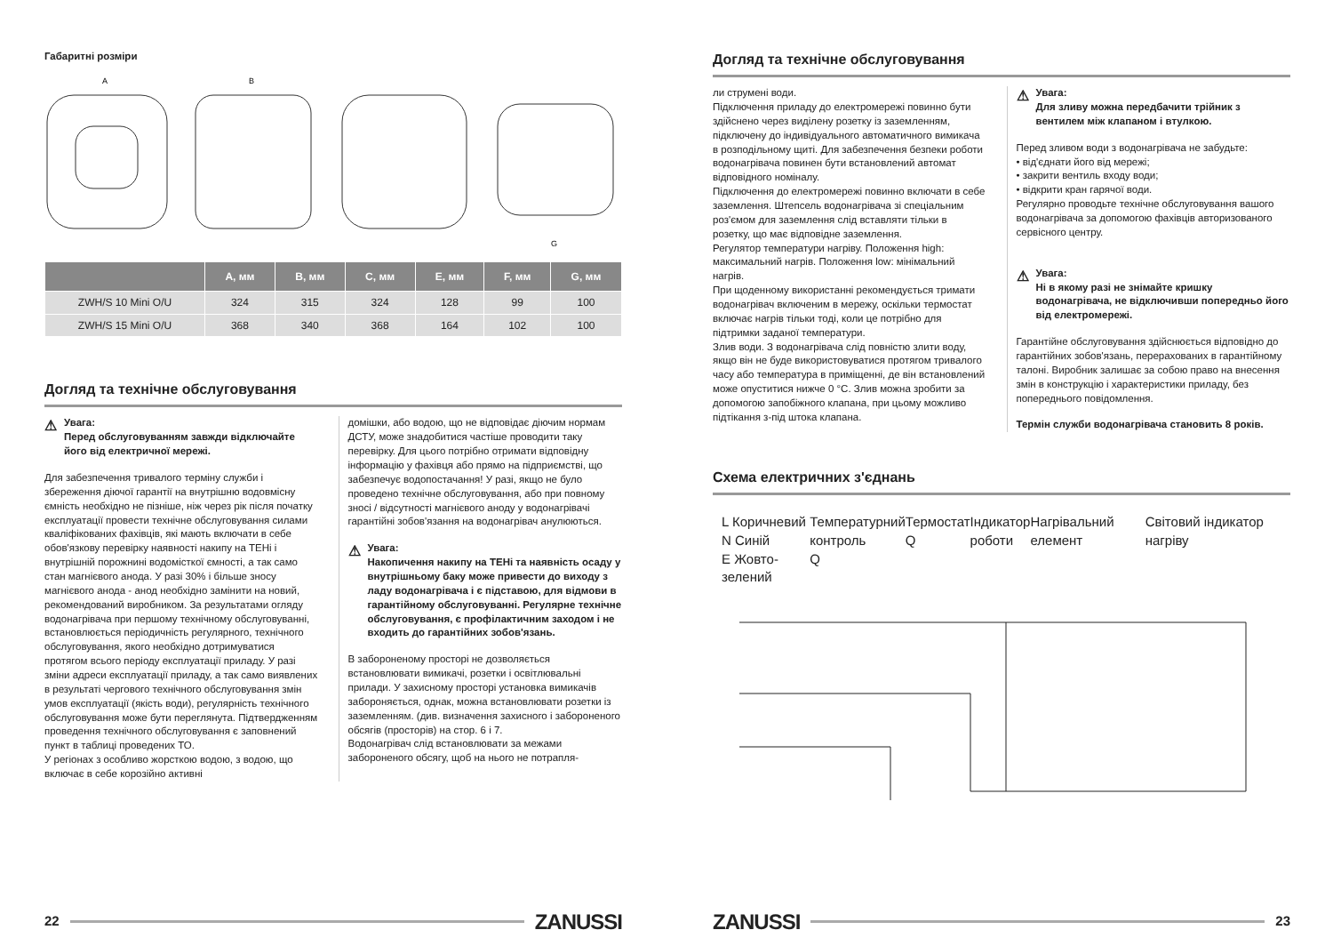Габаритні розміри
A
B
G
| | A, мм | B, мм | C, мм | E, мм | F, мм | G, мм |
| --- | --- | --- | --- | --- | --- | --- |
| ZWH/S 10 Mini O/U | 324 | 315 | 324 | 128 | 99 | 100 |
| ZWH/S 15 Mini O/U | 368 | 340 | 368 | 164 | 102 | 100 |
Догляд та технічне обслуговування
⚠
Увага:
Перед обслуговуванням завжди відключайте його від електричної мережі.
Для забезпечення тривалого терміну служби і збереження діючої гарантії на внутрішню водовмісну ємність необхідно не пізніше, ніж через рік після початку експлуатації провести технічне обслуговування силами кваліфікованих фахівців, які мають включати в себе обов'язкову перевірку наявності накипу на ТЕНі і внутрішній порожнині водомісткої ємності, а так само стан магнієвого анода. У разі 30% і більше зносу магнієвого анода - анод необхідно замінити на новий, рекомендований виробником. За результатами огляду водонагрівача при першому технічному обслуговуванні, встановлюється періодичність регулярного, технічного обслуговування, якого необхідно дотримуватися протягом всього періоду експлуатації приладу. У разі зміни адреси експлуатації приладу, а так само виявлених в результаті чергового технічного обслуговування змін умов експлуатації (якість води), регулярність технічного обслуговування може бути переглянута. Підтвердженням проведення технічного обслуговування є заповнений пункт в таблиці проведених ТО.
У регіонах з особливо жорсткою водою, з водою, що включає в себе корозійно активні
домішки, або водою, що не відповідає діючим нормам ДСТУ, може знадобитися частіше проводити таку перевірку. Для цього потрібно отримати відповідну інформацію у фахівця або прямо на підприємстві, що забезпечує водопостачання! У разі, якщо не було проведено технічне обслуговування, або при повному зносі / відсутності магнієвого аноду у водонагрівачі гарантійні зобов'язання на водонагрівач анулюються.
⚠
Увага:
Накопичення накипу на ТЕНі та наявність осаду у внутрішньому баку може привести до виходу з ладу водонагрівача і є підставою, для відмови в гарантійному обслуговуванні. Регулярне технічне обслуговування, є профілактичним заходом і не входить до гарантійних зобов'язань.
В забороненому просторі не дозволяється встановлювати вимикачі, розетки і освітлювальні прилади. У захисному просторі установка вимикачів забороняється, однак, можна встановлювати розетки із заземленням. (див. визначення захисного і забороненого обсягів (просторів) на стор. 6 і 7.
Водонагрівач слід встановлювати за межами забороненого обсягу, щоб на нього не потрапля-
22 ZANUSSI
Догляд та технічне обслуговування
ли струмені води.
Підключення приладу до електромережі повинно бути здійснено через виділену розетку із заземленням, підключену до індивідуального автоматичного вимикача в розподільному щиті. Для забезпечення безпеки роботи водонагрівача повинен бути встановлений автомат відповідного номіналу.
Підключення до електромережі повинно включати в себе заземлення. Штепсель водонагрівача зі спеціальним роз'ємом для заземлення слід вставляти тільки в розетку, що має відповідне заземлення.
Регулятор температури нагріву. Положення high: максимальний нагрів. Положення low: мінімальний нагрів.
При щоденному використанні рекомендується тримати водонагрівач включеним в мережу, оскільки термостат включає нагрів тільки тоді, коли це потрібно для підтримки заданої температури.
Злив води. З водонагрівача слід повністю злити воду, якщо він не буде використовуватися протягом тривалого часу або температура в приміщенні, де він встановлений може опуститися нижче 0 °C. Злив можна зробити за допомогою запобіжного клапана, при цьому можливо підтікання з-під штока клапана.
⚠
Увага:
Для зливу можна передбачити трійник з вентилем між клапаном і втулкою.
Перед зливом води з водонагрівача не забудьте:
• від'єднати його від мережі;
• закрити вентиль входу води;
• відкрити кран гарячої води.
Регулярно проводьте технічне обслуговування вашого водонагрівача за допомогою фахівців авторизованого сервісного центру.
⚠
Увага:
Ні в якому разі не знімайте кришку водонагрівача, не відключивши попередньо його від електромережі.
Гарантійне обслуговування здійснюється відповідно до гарантійних зобов'язань, перерахованих в гарантійному талоні. Виробник залишає за собою право на внесення змін в конструкцію і характеристики приладу, без попереднього повідомлення.
Термін служби водонагрівача становить 8 років.
Схема електричних з'єднань
L Коричневий
N Синій
E Жовто-зелений
Температурний
контроль
Q
Термостат
Q
Індикатор
роботи
Нагрівальний елемент Світовий індикатор нагріву
ZANUSSI 23